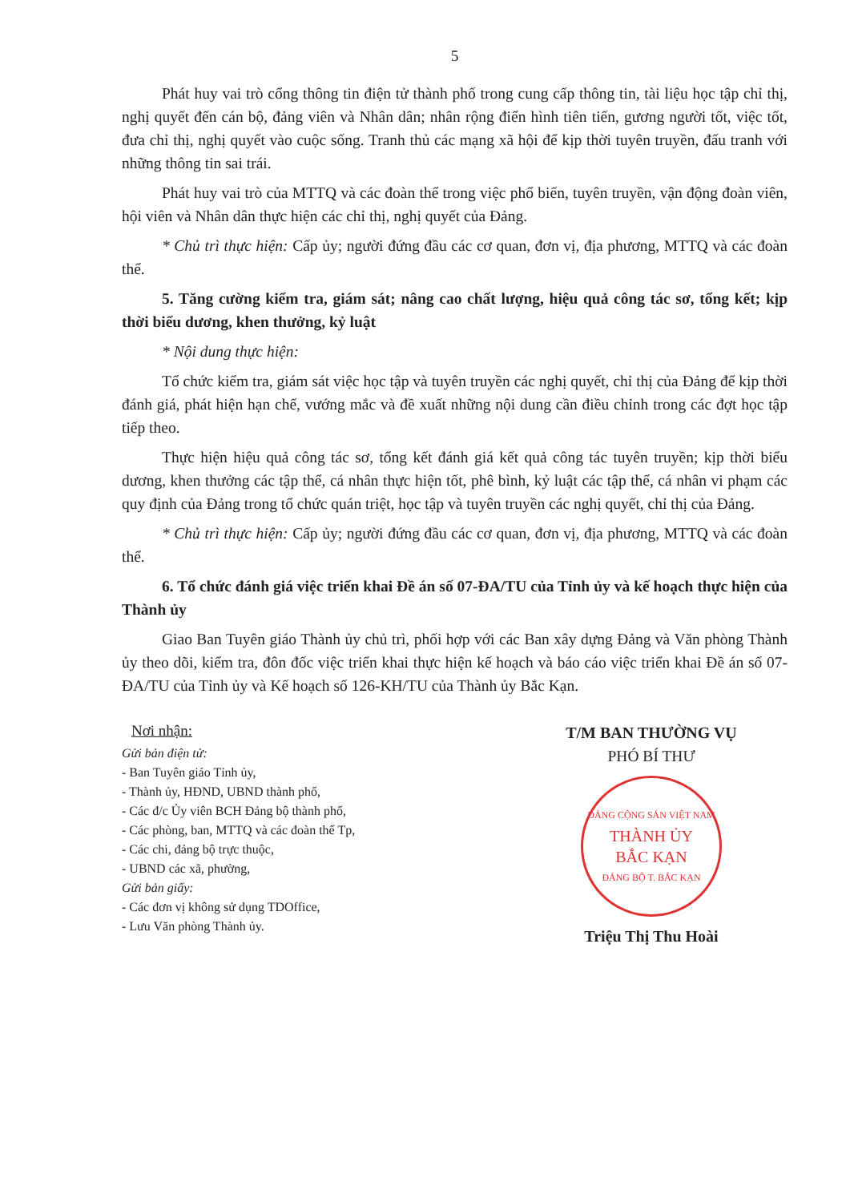5
Phát huy vai trò cổng thông tin điện tử thành phố trong cung cấp thông tin, tài liệu học tập chỉ thị, nghị quyết đến cán bộ, đảng viên và Nhân dân; nhân rộng điển hình tiên tiến, gương người tốt, việc tốt, đưa chỉ thị, nghị quyết vào cuộc sống. Tranh thủ các mạng xã hội để kịp thời tuyên truyền, đấu tranh với những thông tin sai trái.
Phát huy vai trò của MTTQ và các đoàn thể trong việc phổ biến, tuyên truyền, vận động đoàn viên, hội viên và Nhân dân thực hiện các chỉ thị, nghị quyết của Đảng.
* Chủ trì thực hiện: Cấp ủy; người đứng đầu các cơ quan, đơn vị, địa phương, MTTQ và các đoàn thể.
5. Tăng cường kiểm tra, giám sát; nâng cao chất lượng, hiệu quả công tác sơ, tổng kết; kịp thời biểu dương, khen thưởng, kỷ luật
* Nội dung thực hiện:
Tổ chức kiểm tra, giám sát việc học tập và tuyên truyền các nghị quyết, chỉ thị của Đảng để kịp thời đánh giá, phát hiện hạn chế, vướng mắc và đề xuất những nội dung cần điều chỉnh trong các đợt học tập tiếp theo.
Thực hiện hiệu quả công tác sơ, tổng kết đánh giá kết quả công tác tuyên truyền; kịp thời biểu dương, khen thưởng các tập thể, cá nhân thực hiện tốt, phê bình, kỷ luật các tập thể, cá nhân vi phạm các quy định của Đảng trong tổ chức quán triệt, học tập và tuyên truyền các nghị quyết, chỉ thị của Đảng.
* Chủ trì thực hiện: Cấp ủy; người đứng đầu các cơ quan, đơn vị, địa phương, MTTQ và các đoàn thể.
6. Tổ chức đánh giá việc triển khai Đề án số 07-ĐA/TU của Tỉnh ủy và kế hoạch thực hiện của Thành ủy
Giao Ban Tuyên giáo Thành ủy chủ trì, phối hợp với các Ban xây dựng Đảng và Văn phòng Thành ủy theo dõi, kiểm tra, đôn đốc việc triển khai thực hiện kế hoạch và báo cáo việc triển khai Đề án số 07-ĐA/TU của Tỉnh ủy và Kế hoạch số 126-KH/TU của Thành ủy Bắc Kạn.
Nơi nhận:
Gửi bản điện tử:
- Ban Tuyên giáo Tỉnh ủy,
- Thành ủy, HĐND, UBND thành phố,
- Các đ/c Ủy viên BCH Đảng bộ thành phố,
- Các phòng, ban, MTTQ và các đoàn thể Tp,
- Các chi, đảng bộ trực thuộc,
- UBND các xã, phường,
Gửi bản giấy:
- Các đơn vị không sử dụng TDOffice,
- Lưu Văn phòng Thành ủy.
T/M BAN THƯỜNG VỤ
PHÓ BÍ THƯ
ĐẢNG CỘNG SẢN VIỆT NAM
THÀNH ỦY
BẮC KẠN
ĐẢNG BỘ T. BẮC KẠN
Triệu Thị Thu Hoài